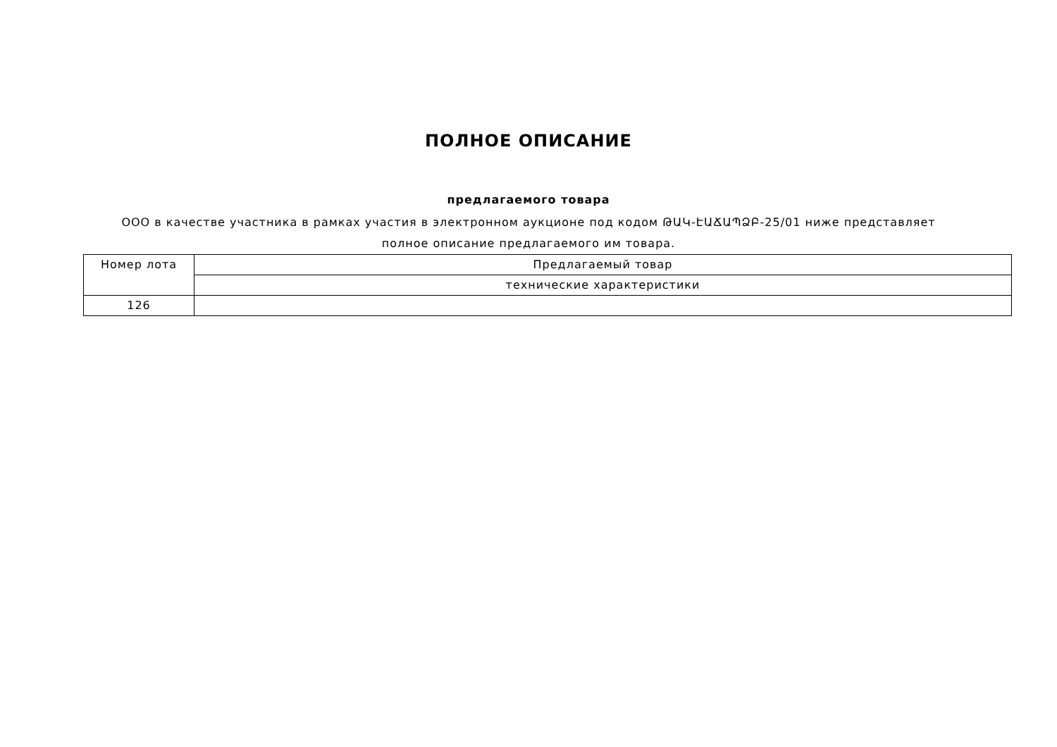ПОЛНОЕ ОПИСАНИЕ
предлагаемого товара
ООО в качестве участника в рамках участия в электронном аукционе под кодом ԹԱԿ-ԷԱՃԱՊՁԲ-25/01 ниже представляет
полное описание предлагаемого им товара.
| Номер лота | Предлагаемый товар |
| | технические характеристики |
| 126 | |